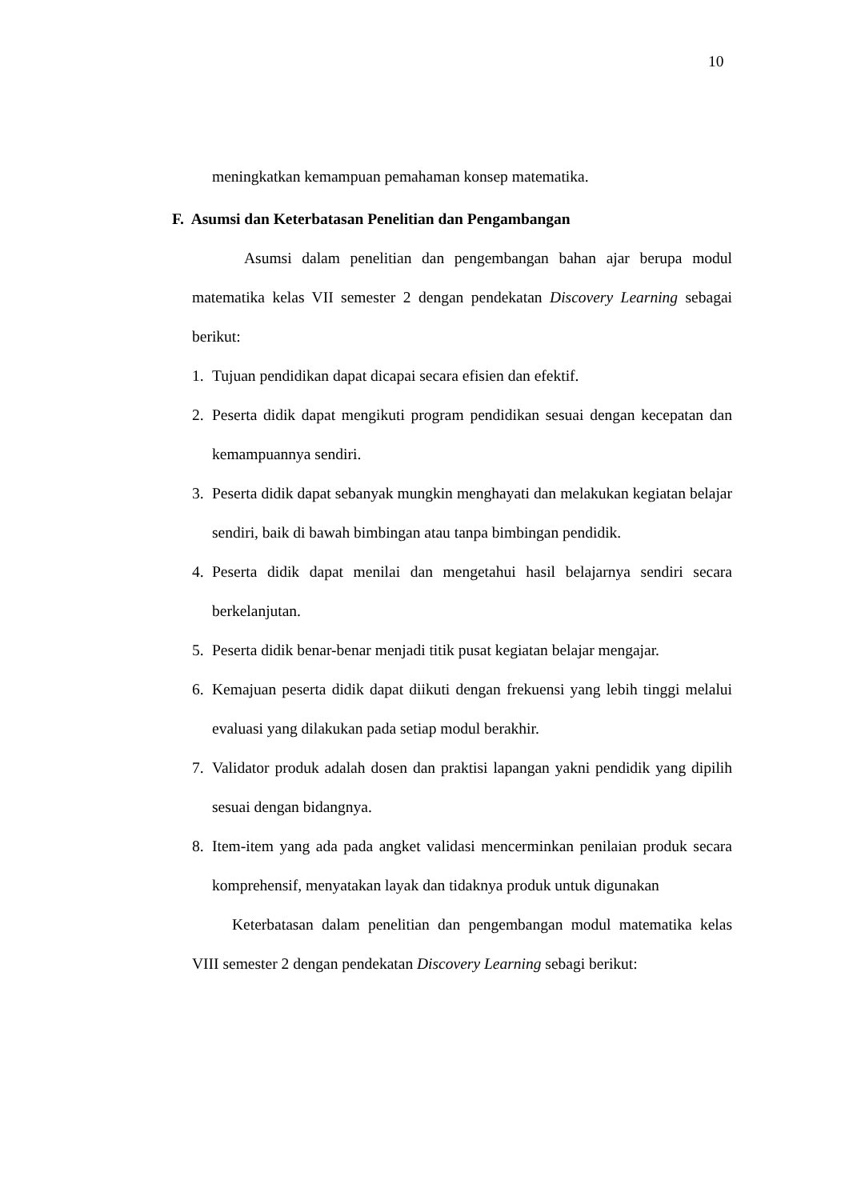10
meningkatkan kemampuan pemahaman konsep matematika.
F. Asumsi dan Keterbatasan Penelitian dan Pengambangan
Asumsi dalam penelitian dan pengembangan bahan ajar berupa modul matematika kelas VII semester 2 dengan pendekatan Discovery Learning sebagai berikut:
1. Tujuan pendidikan dapat dicapai secara efisien dan efektif.
2. Peserta didik dapat mengikuti program pendidikan sesuai dengan kecepatan dan kemampuannya sendiri.
3. Peserta didik dapat sebanyak mungkin menghayati dan melakukan kegiatan belajar sendiri, baik di bawah bimbingan atau tanpa bimbingan pendidik.
4. Peserta didik dapat menilai dan mengetahui hasil belajarnya sendiri secara berkelanjutan.
5. Peserta didik benar-benar menjadi titik pusat kegiatan belajar mengajar.
6. Kemajuan peserta didik dapat diikuti dengan frekuensi yang lebih tinggi melalui evaluasi yang dilakukan pada setiap modul berakhir.
7. Validator produk adalah dosen dan praktisi lapangan yakni pendidik yang dipilih sesuai dengan bidangnya.
8. Item-item yang ada pada angket validasi mencerminkan penilaian produk secara komprehensif, menyatakan layak dan tidaknya produk untuk digunakan
Keterbatasan dalam penelitian dan pengembangan modul matematika kelas VIII semester 2 dengan pendekatan Discovery Learning sebagi berikut: